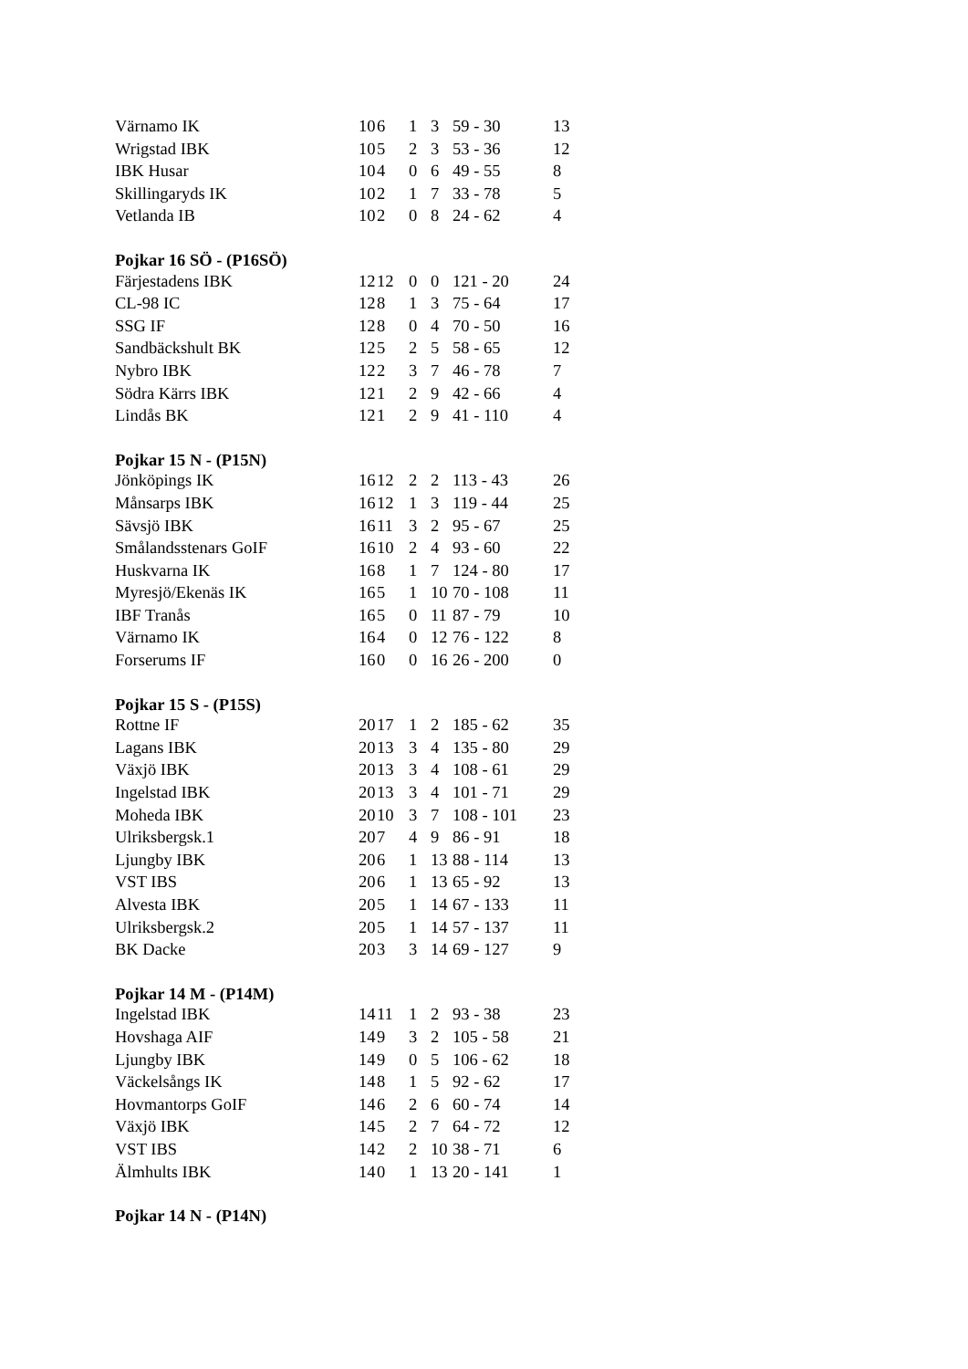| Värnamo IK | 10 | 6 | 1 | 3 | 59 - 30 | 13 |
| Wrigstad IBK | 10 | 5 | 2 | 3 | 53 - 36 | 12 |
| IBK Husar | 10 | 4 | 0 | 6 | 49 - 55 | 8 |
| Skillingaryds IK | 10 | 2 | 1 | 7 | 33 - 78 | 5 |
| Vetlanda IB | 10 | 2 | 0 | 8 | 24 - 62 | 4 |
Pojkar 16 SÖ - (P16SÖ)
| Färjestadens IBK | 12 | 12 | 0 | 0 | 121 - 20 | 24 |
| CL-98 IC | 12 | 8 | 1 | 3 | 75 - 64 | 17 |
| SSG IF | 12 | 8 | 0 | 4 | 70 - 50 | 16 |
| Sandbäckshult BK | 12 | 5 | 2 | 5 | 58 - 65 | 12 |
| Nybro IBK | 12 | 2 | 3 | 7 | 46 - 78 | 7 |
| Södra Kärrs IBK | 12 | 1 | 2 | 9 | 42 - 66 | 4 |
| Lindås BK | 12 | 1 | 2 | 9 | 41 - 110 | 4 |
Pojkar 15 N - (P15N)
| Jönköpings IK | 16 | 12 | 2 | 2 | 113 - 43 | 26 |
| Månsarps IBK | 16 | 12 | 1 | 3 | 119 - 44 | 25 |
| Sävsjö IBK | 16 | 11 | 3 | 2 | 95 - 67 | 25 |
| Smålandsstenars GoIF | 16 | 10 | 2 | 4 | 93 - 60 | 22 |
| Huskvarna IK | 16 | 8 | 1 | 7 | 124 - 80 | 17 |
| Myresjö/Ekenäs IK | 16 | 5 | 1 | 10 | 70 - 108 | 11 |
| IBF Tranås | 16 | 5 | 0 | 11 | 87 - 79 | 10 |
| Värnamo IK | 16 | 4 | 0 | 12 | 76 - 122 | 8 |
| Forserums IF | 16 | 0 | 0 | 16 | 26 - 200 | 0 |
Pojkar 15 S - (P15S)
| Rottne IF | 20 | 17 | 1 | 2 | 185 - 62 | 35 |
| Lagans IBK | 20 | 13 | 3 | 4 | 135 - 80 | 29 |
| Växjö IBK | 20 | 13 | 3 | 4 | 108 - 61 | 29 |
| Ingelstad IBK | 20 | 13 | 3 | 4 | 101 - 71 | 29 |
| Moheda IBK | 20 | 10 | 3 | 7 | 108 - 101 | 23 |
| Ulriksbergsk.1 | 20 | 7 | 4 | 9 | 86 - 91 | 18 |
| Ljungby IBK | 20 | 6 | 1 | 13 | 88 - 114 | 13 |
| VST IBS | 20 | 6 | 1 | 13 | 65 - 92 | 13 |
| Alvesta IBK | 20 | 5 | 1 | 14 | 67 - 133 | 11 |
| Ulriksbergsk.2 | 20 | 5 | 1 | 14 | 57 - 137 | 11 |
| BK Dacke | 20 | 3 | 3 | 14 | 69 - 127 | 9 |
Pojkar 14 M - (P14M)
| Ingelstad IBK | 14 | 11 | 1 | 2 | 93 - 38 | 23 |
| Hovshaga AIF | 14 | 9 | 3 | 2 | 105 - 58 | 21 |
| Ljungby IBK | 14 | 9 | 0 | 5 | 106 - 62 | 18 |
| Väckelsångs IK | 14 | 8 | 1 | 5 | 92 - 62 | 17 |
| Hovmantorps GoIF | 14 | 6 | 2 | 6 | 60 - 74 | 14 |
| Växjö IBK | 14 | 5 | 2 | 7 | 64 - 72 | 12 |
| VST IBS | 14 | 2 | 2 | 10 | 38 - 71 | 6 |
| Älmhults IBK | 14 | 0 | 1 | 13 | 20 - 141 | 1 |
Pojkar 14 N - (P14N)